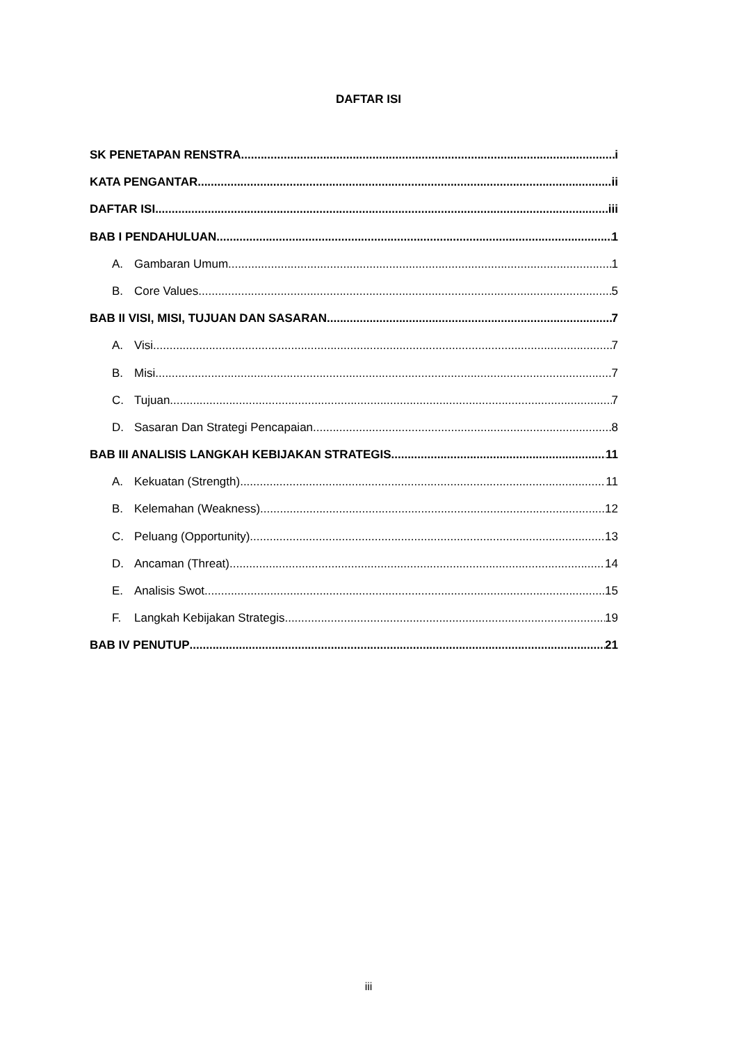DAFTAR ISI
SK PENETAPAN RENSTRA i
KATA PENGANTAR ii
DAFTAR ISI iii
BAB I PENDAHULUAN 1
A. Gambaran Umum 1
B. Core Values 5
BAB II VISI, MISI, TUJUAN DAN SASARAN 7
A. Visi 7
B. Misi 7
C. Tujuan 7
D. Sasaran Dan Strategi Pencapaian 8
BAB III ANALISIS LANGKAH KEBIJAKAN STRATEGIS 11
A. Kekuatan (Strength) 11
B. Kelemahan (Weakness) 12
C. Peluang (Opportunity) 13
D. Ancaman (Threat) 14
E. Analisis Swot 15
F. Langkah Kebijakan Strategis 19
BAB IV PENUTUP 21
iii